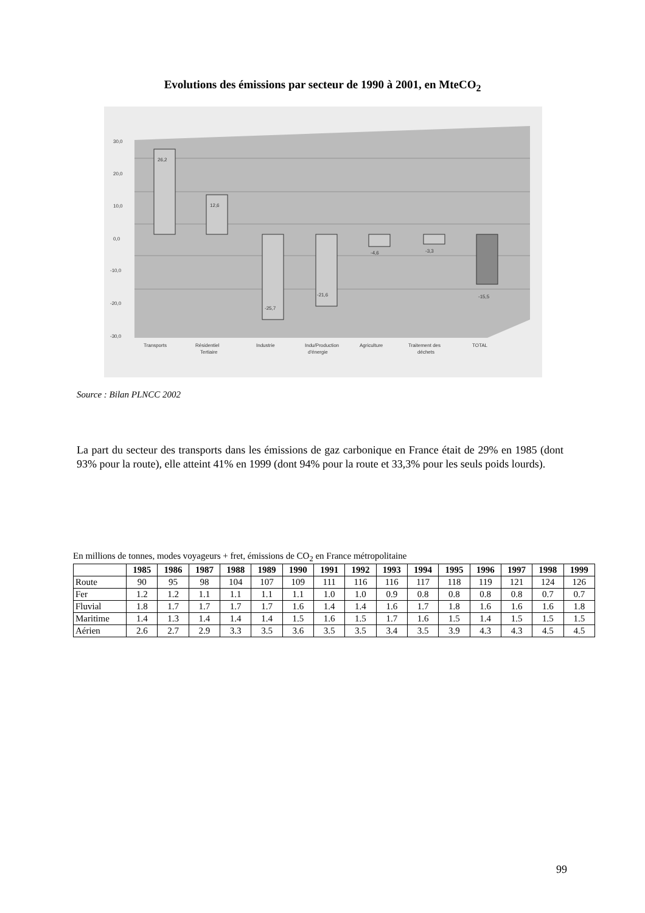Evolutions des émissions par secteur de 1990 à 2001, en MteCO<sub>2</sub>
30,0
20,0
10,0
0,0
-10,0
-20,0
-30,0
26,2
12,6
-25,7
-21,6
-4,6
-3,3
-15,5
Transports
Résidentiel
Tertiaire
Industrie
Indu/Production
d'énergie
Agriculture
Traitement des
déchets
TOTAL
Source : Bilan PLNCC 2002
La part du secteur des transports dans les émissions de gaz carbonique en France était de 29% en 1985 (dont 93% pour la route), elle atteint 41% en 1999 (dont 94% pour la route et 33,3% pour les seuls poids lourds).
En millions de tonnes, modes voyageurs + fret, émissions de CO<sub>2</sub> en France métropolitaine
| | 1985 | 1986 | 1987 | 1988 | 1989 | 1990 | 1991 | 1992 | 1993 | 1994 | 1995 | 1996 | 1997 | 1998 | 1999 |
| --- | --- | --- | --- | --- | --- | --- | --- | --- | --- | --- | --- | --- | --- | --- | --- |
| Route | 90 | 95 | 98 | 104 | 107 | 109 | 111 | 116 | 116 | 117 | 118 | 119 | 121 | 124 | 126 |
| Fer | 1.2 | 1.2 | 1.1 | 1.1 | 1.1 | 1.1 | 1.0 | 1.0 | 0.9 | 0.8 | 0.8 | 0.8 | 0.8 | 0.7 | 0.7 |
| Fluvial | 1.8 | 1.7 | 1.7 | 1.7 | 1.7 | 1.6 | 1.4 | 1.4 | 1.6 | 1.7 | 1.8 | 1.6 | 1.6 | 1.6 | 1.8 |
| Maritime | 1.4 | 1.3 | 1.4 | 1.4 | 1.4 | 1.5 | 1.6 | 1.5 | 1.7 | 1.6 | 1.5 | 1.4 | 1.5 | 1.5 | 1.5 |
| Aérien | 2.6 | 2.7 | 2.9 | 3.3 | 3.5 | 3.6 | 3.5 | 3.5 | 3.4 | 3.5 | 3.9 | 4.3 | 4.3 | 4.5 | 4.5 |
99